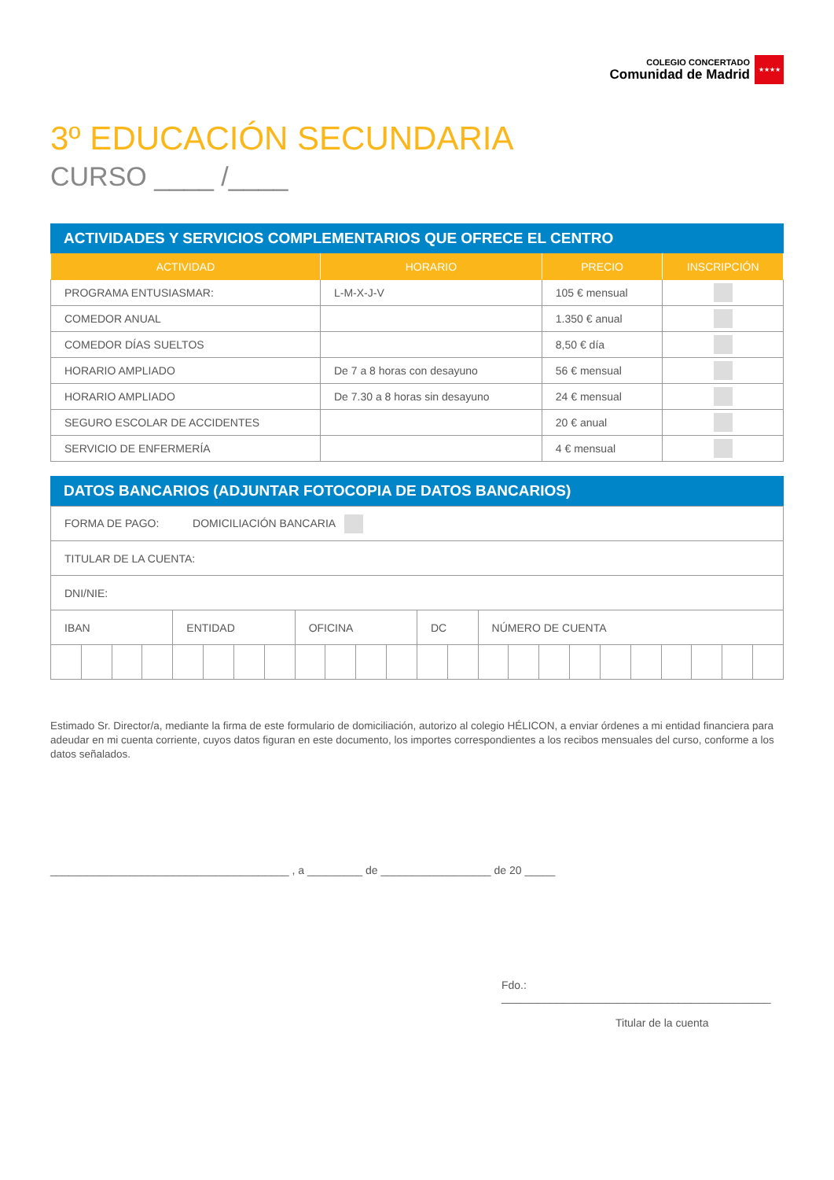COLEGIO CONCERTADO
Comunidad de Madrid
★★★★
3º EDUCACIÓN SECUNDARIA
CURSO ____ /____
ACTIVIDADES Y SERVICIOS COMPLEMENTARIOS QUE OFRECE EL CENTRO
| ACTIVIDAD | HORARIO | PRECIO | INSCRIPCIÓN |
| --- | --- | --- | --- |
| PROGRAMA ENTUSIASMAR: | L-M-X-J-V | 105 € mensual | |
| COMEDOR ANUAL | | 1.350 € anual | |
| COMEDOR DÍAS SUELTOS | | 8,50 € día | |
| HORARIO AMPLIADO | De 7 a 8 horas con desayuno | 56 € mensual | |
| HORARIO AMPLIADO | De 7.30 a 8 horas sin desayuno | 24 € mensual | |
| SEGURO ESCOLAR DE ACCIDENTES | | 20 € anual | |
| SERVICIO DE ENFERMERÍA | | 4 € mensual | |
DATOS BANCARIOS (ADJUNTAR FOTOCOPIA DE DATOS BANCARIOS)
| FORMA DE PAGO: DOMICILIACIÓN BANCARIA | | | | | | | | | | | | | | | | | | | | | | | |
| TITULAR DE LA CUENTA: | | | | | | | | | | | | | | | | | | | | | | | |
| DNI/NIE: | | | | | | | | | | | | | | | | | | | | | | | |
| IBAN | | | | ENTIDAD | | | | OFICINA | | | | DC | | NÚMERO DE CUENTA | | | | | | | | | |
Estimado Sr. Director/a, mediante la firma de este formulario de domiciliación, autorizo al colegio HÉLICON, a enviar órdenes a mi entidad financiera para adeudar en mi cuenta corriente, cuyos datos figuran en este documento, los importes correspondientes a los recibos mensuales del curso, conforme a los datos señalados.
_______________________________________ , a _________ de __________________ de 20 _____
Fdo.: ____________________________________________
Titular de la cuenta